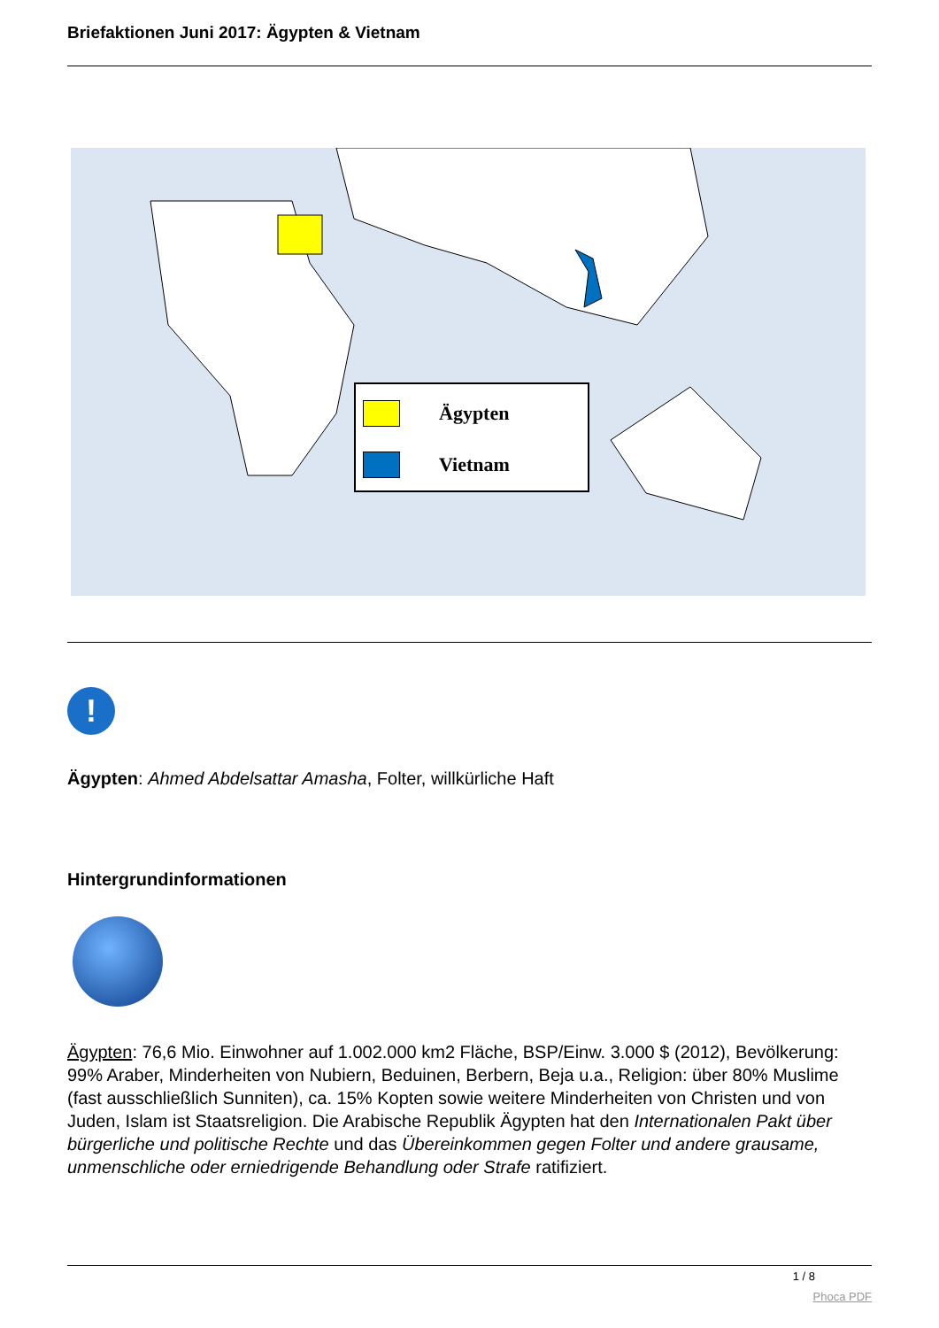Briefaktionen Juni 2017: Ägypten & Vietnam
Ägypten
Vietnam
!
Ägypten: Ahmed Abdelsattar Amasha, Folter, willkürliche Haft
Hintergrundinformationen
Ägypten: 76,6 Mio. Einwohner auf 1.002.000 km2 Fläche, BSP/Einw. 3.000 $ (2012), Bevölkerung: 99% Araber, Minderheiten von Nubiern, Beduinen, Berbern, Beja u.a., Religion: über 80% Muslime (fast ausschließlich Sunniten), ca. 15% Kopten sowie weitere Minderheiten von Christen und von Juden, Islam ist Staatsreligion. Die Arabische Republik Ägypten hat den Internationalen Pakt über bürgerliche und politische Rechte und das Übereinkommen gegen Folter und andere grausame, unmenschliche oder erniedrigende Behandlung oder Strafe ratifiziert.
1 / 8
Phoca PDF